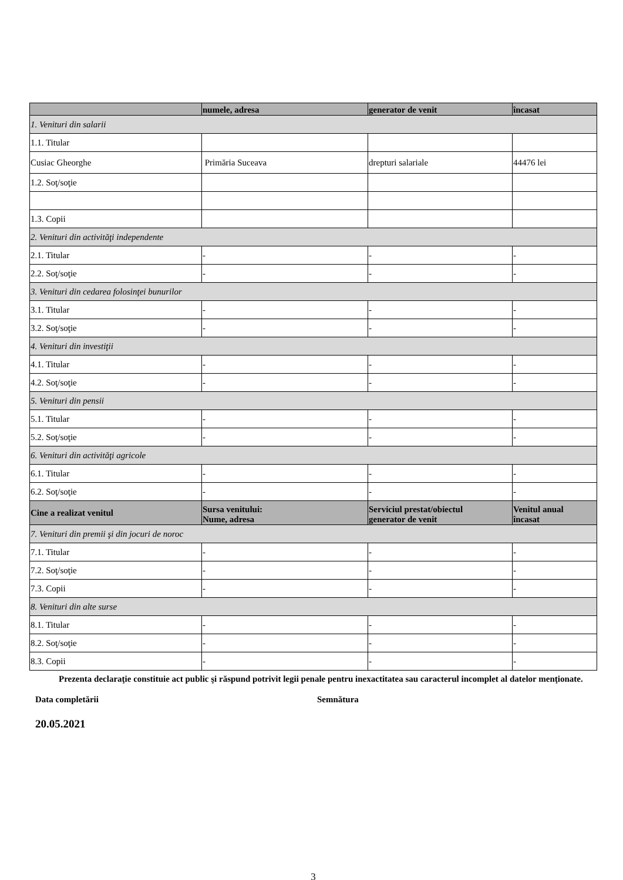| | numele, adresa | generator de venit | încasat |
| --- | --- | --- | --- |
| 1. Venituri din salarii | | | |
| 1.1. Titular | | | |
| Cusiac Gheorghe | Primăria Suceava | drepturi salariale | 44476 lei |
| 1.2. Soţ/soţie | | | |
| 1.3. Copii | | | |
| 2. Venituri din activităţi independente | | | |
| 2.1. Titular | - | - | - |
| 2.2. Soţ/soţie | - | - | - |
| 3. Venituri din cedarea folosinţei bunurilor | | | |
| 3.1. Titular | - | - | - |
| 3.2. Soţ/soţie | - | - | - |
| 4. Venituri din investiţii | | | |
| 4.1. Titular | - | - | - |
| 4.2. Soţ/soţie | - | - | - |
| 5. Venituri din pensii | | | |
| 5.1. Titular | - | - | - |
| 5.2. Soţ/soţie | - | - | - |
| 6. Venituri din activităţi agricole | | | |
| 6.1. Titular | - | - | - |
| 6.2. Soţ/soţie | - | - | - |
| Cine a realizat venitul | Sursa venitului: Nume, adresa | Serviciul prestat/obiectul generator de venit | Venitul anual încasat |
| 7. Venituri din premii şi din jocuri de noroc | | | |
| 7.1. Titular | - | - | - |
| 7.2. Soţ/soţie | - | - | - |
| 7.3. Copii | - | - | - |
| 8. Venituri din alte surse | | | |
| 8.1. Titular | - | - | - |
| 8.2. Soţ/soţie | - | - | - |
| 8.3. Copii | - | - | - |
Prezenta declaraţie constituie act public şi răspund potrivit legii penale pentru inexactitatea sau caracterul incomplet al datelor menţionate.
Data completării Semnătura
20.05.2021
3